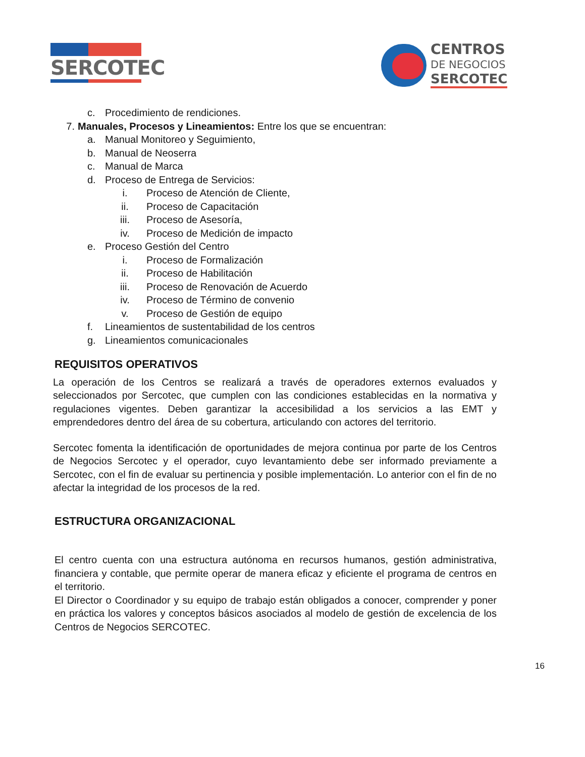SERCOTEC
CENTROS
DE NEGOCIOS
SERCOTEC
c. Procedimiento de rendiciones.
7. Manuales, Procesos y Lineamientos: Entre los que se encuentran:
a. Manual Monitoreo y Seguimiento,
b. Manual de Neoserra
c. Manual de Marca
d. Proceso de Entrega de Servicios:
i. Proceso de Atención de Cliente,
ii. Proceso de Capacitación
iii. Proceso de Asesoría,
iv. Proceso de Medición de impacto
e. Proceso Gestión del Centro
i. Proceso de Formalización
ii. Proceso de Habilitación
iii. Proceso de Renovación de Acuerdo
iv. Proceso de Término de convenio
v. Proceso de Gestión de equipo
f. Lineamientos de sustentabilidad de los centros
g. Lineamientos comunicacionales
REQUISITOS OPERATIVOS
La operación de los Centros se realizará a través de operadores externos evaluados y seleccionados por Sercotec, que cumplen con las condiciones establecidas en la normativa y regulaciones vigentes. Deben garantizar la accesibilidad a los servicios a las EMT y emprendedores dentro del área de su cobertura, articulando con actores del territorio.
Sercotec fomenta la identificación de oportunidades de mejora continua por parte de los Centros de Negocios Sercotec y el operador, cuyo levantamiento debe ser informado previamente a Sercotec, con el fin de evaluar su pertinencia y posible implementación. Lo anterior con el fin de no afectar la integridad de los procesos de la red.
ESTRUCTURA ORGANIZACIONAL
El centro cuenta con una estructura autónoma en recursos humanos, gestión administrativa, financiera y contable, que permite operar de manera eficaz y eficiente el programa de centros en el territorio.
El Director o Coordinador y su equipo de trabajo están obligados a conocer, comprender y poner en práctica los valores y conceptos básicos asociados al modelo de gestión de excelencia de los Centros de Negocios SERCOTEC.
16